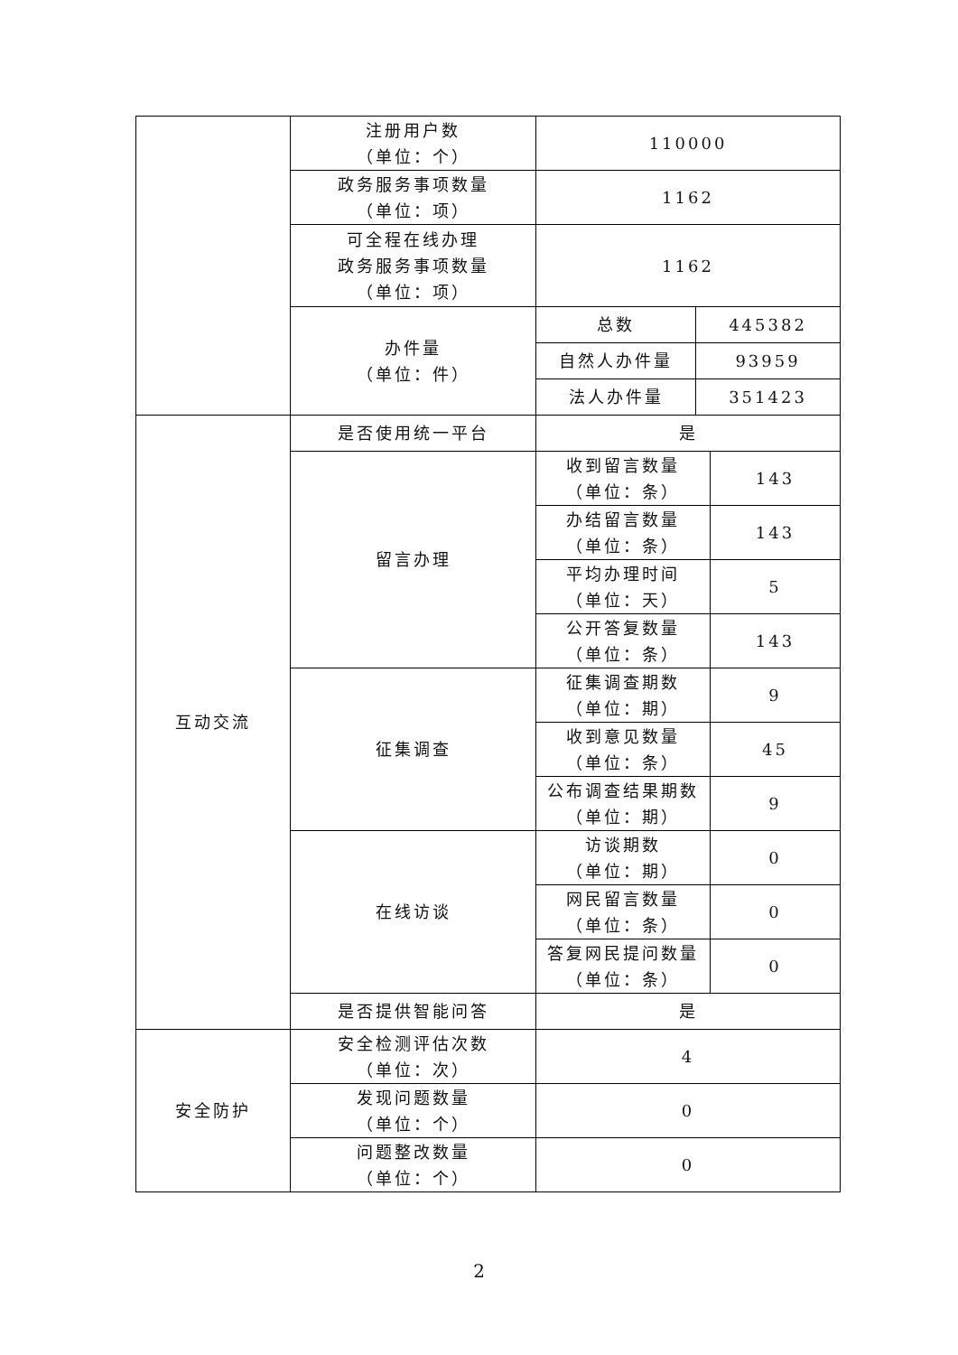| | 注册用户数 （单位：个） | 110000 | | |
| | 政务服务事项数量 （单位：项） | 1162 | | |
| | 可全程在线办理 政务服务事项数量 （单位：项） | 1162 | | |
| | 办件量 （单位：件） | 总数 | 445382 | |
| | | 自然人办件量 | 93959 | |
| | | 法人办件量 | 351423 | |
| 互动交流 | 是否使用统一平台 | 是 | | |
| | 留言办理 | 收到留言数量 （单位：条） | | 143 |
| | | 办结留言数量 （单位：条） | | 143 |
| | | 平均办理时间 （单位：天） | | 5 |
| | | 公开答复数量 （单位：条） | | 143 |
| | 征集调查 | 征集调查期数 （单位：期） | | 9 |
| | | 收到意见数量 （单位：条） | | 45 |
| | | 公布调查结果期数 （单位：期） | | 9 |
| | 在线访谈 | 访谈期数 （单位：期） | | 0 |
| | | 网民留言数量 （单位：条） | | 0 |
| | | 答复网民提问数量 （单位：条） | | 0 |
| | 是否提供智能问答 | 是 | | |
| 安全防护 | 安全检测评估次数 （单位：次） | 4 | | |
| | 发现问题数量 （单位：个） | 0 | | |
| | 问题整改数量 （单位：个） | 0 | | |
2